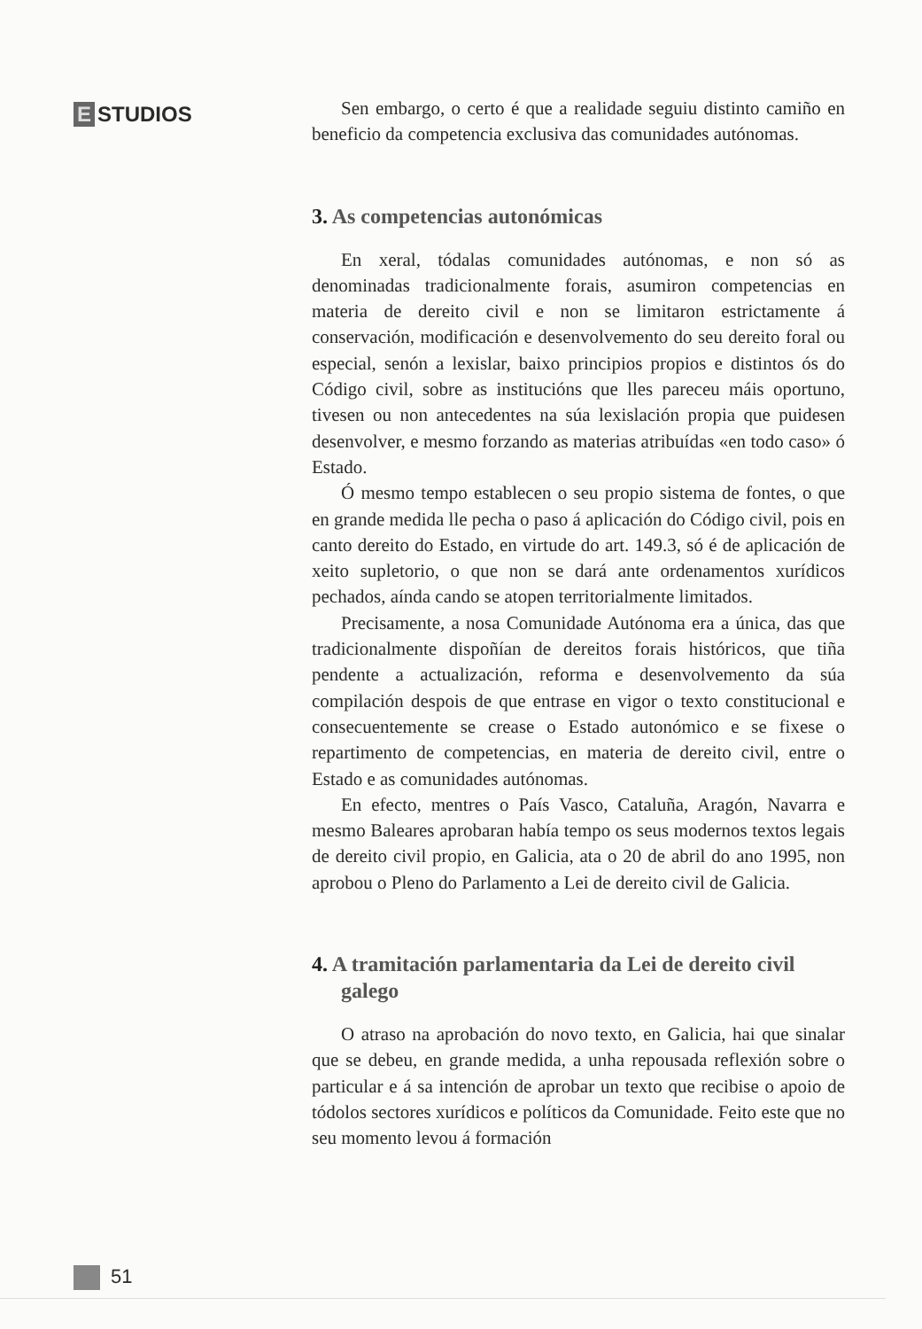E STUDIOS
Sen embargo, o certo é que a realidade seguiu distinto camiño en beneficio da competencia exclusiva das comunidades autónomas.
3. As competencias autonómicas
En xeral, tódalas comunidades autónomas, e non só as denominadas tradicionalmente forais, asumiron competencias en materia de dereito civil e non se limitaron estrictamente á conservación, modificación e desenvolvemento do seu dereito foral ou especial, senón a lexislar, baixo principios propios e distintos ós do Código civil, sobre as institucións que lles pareceu máis oportuno, tivesen ou non antecedentes na súa lexislación propia que puidesen desenvolver, e mesmo forzando as materias atribuídas «en todo caso» ó Estado.
Ó mesmo tempo establecen o seu propio sistema de fontes, o que en grande medida lle pecha o paso á aplicación do Código civil, pois en canto dereito do Estado, en virtude do art. 149.3, só é de aplicación de xeito supletorio, o que non se dará ante ordenamentos xurídicos pechados, aínda cando se atopen territorialmente limitados.
Precisamente, a nosa Comunidade Autónoma era a única, das que tradicionalmente dispoñían de dereitos forais históricos, que tiña pendente a actualización, reforma e desenvolvemento da súa compilación despois de que entrase en vigor o texto constitucional e consecuentemente se crease o Estado autonómico e se fixese o repartimento de competencias, en materia de dereito civil, entre o Estado e as comunidades autónomas.
En efecto, mentres o País Vasco, Cataluña, Aragón, Navarra e mesmo Baleares aprobaran había tempo os seus modernos textos legais de dereito civil propio, en Galicia, ata o 20 de abril do ano 1995, non aprobou o Pleno do Parlamento a Lei de dereito civil de Galicia.
4. A tramitación parlamentaria da Lei de dereito civil galego
O atraso na aprobación do novo texto, en Galicia, hai que sinalar que se debeu, en grande medida, a unha repousada reflexión sobre o particular e á sa intención de aprobar un texto que recibise o apoio de tódolos sectores xurídicos e políticos da Comunidade. Feito este que no seu momento levou á formación
51